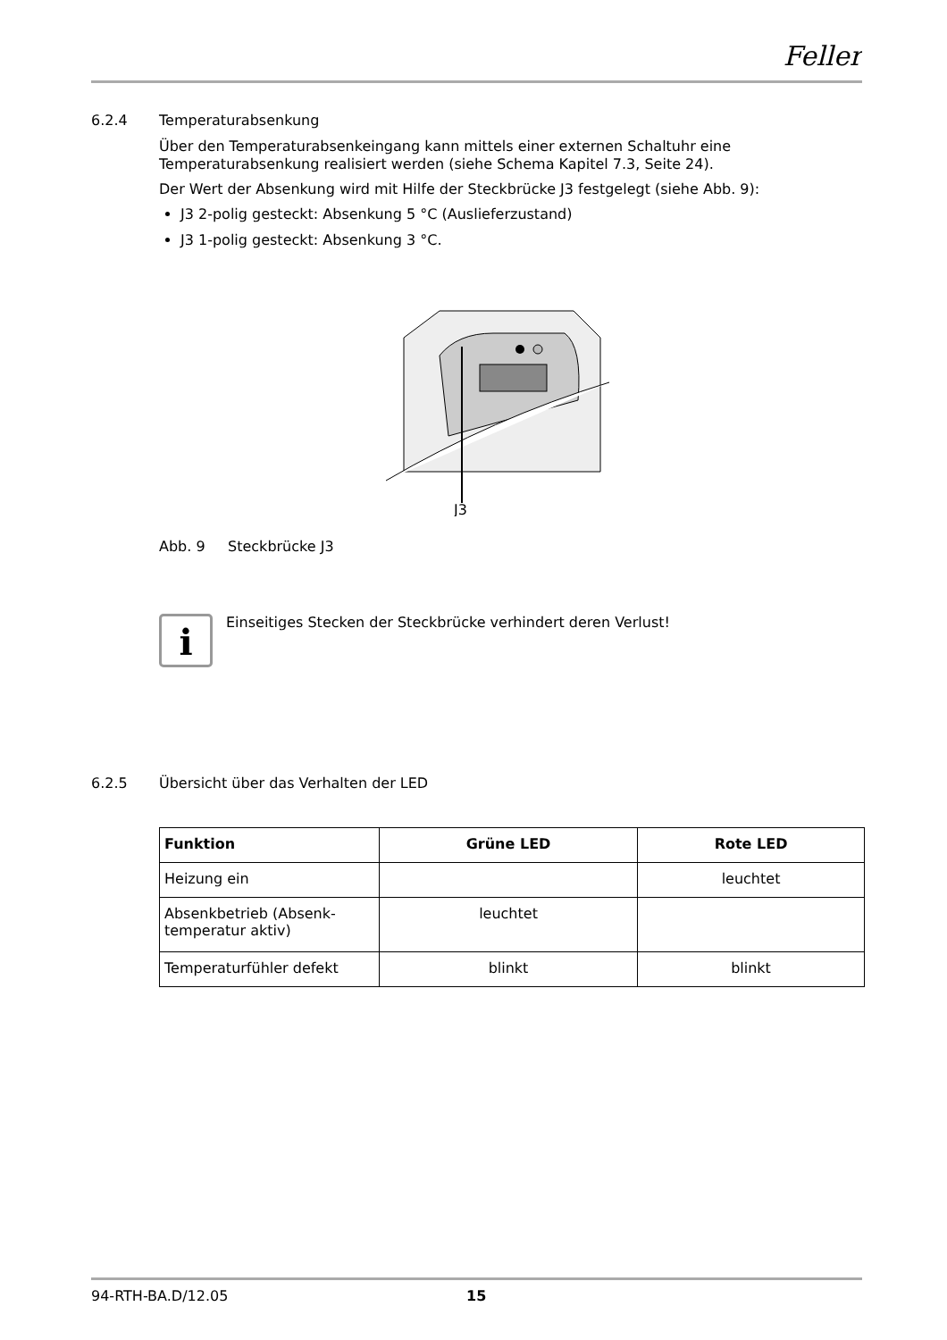Feller
6.2.4 Temperaturabsenkung
Über den Temperaturabsenkeingang kann mittels einer externen Schaltuhr eine Temperaturabsenkung realisiert werden (siehe Schema Kapitel 7.3, Seite 24).
Der Wert der Absenkung wird mit Hilfe der Steckbrücke J3 festgelegt (siehe Abb. 9):
J3 2-polig gesteckt: Absenkung 5 °C (Auslieferzustand)
J3 1-polig gesteckt: Absenkung 3 °C.
J3
Abb. 9 Steckbrücke J3
i
Einseitiges Stecken der Steckbrücke verhindert deren Verlust!
6.2.5 Übersicht über das Verhalten der LED
| Funktion | Grüne LED | Rote LED |
| --- | --- | --- |
| Heizung ein | | leuchtet |
| Absenkbetrieb (Absenk- temperatur aktiv) | leuchtet | |
| Temperaturfühler defekt | blinkt | blinkt |
94-RTH-BA.D/12.05 15